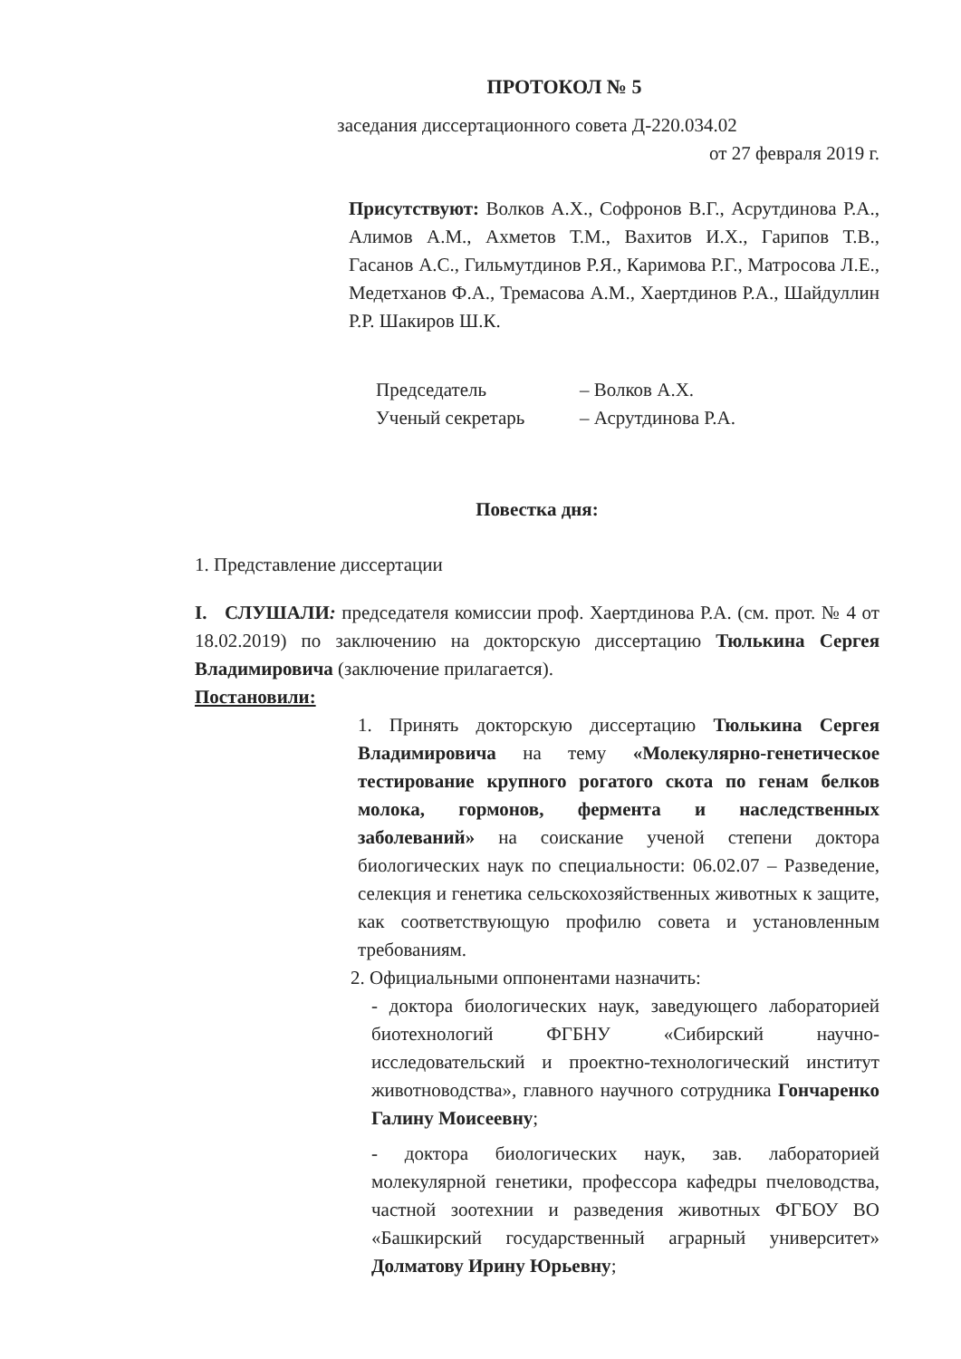ПРОТОКОЛ № 5
заседания диссертационного совета Д-220.034.02
от 27 февраля 2019 г.
Присутствуют: Волков А.Х., Софронов В.Г., Асрутдинова Р.А., Алимов А.М., Ахметов Т.М., Вахитов И.Х., Гарипов Т.В., Гасанов А.С., Гильмутдинов Р.Я., Каримова Р.Г., Матросова Л.Е., Медетханов Ф.А., Тремасова А.М., Хаертдинов Р.А., Шайдуллин Р.Р. Шакиров Ш.К.
Председатель
– Волков А.Х.
Ученый секретарь
– Асрутдинова Р.А.
Повестка дня:
1. Представление диссертации
I. СЛУШАЛИ: председателя комиссии проф. Хаертдинова Р.А. (см. прот. № 4 от 18.02.2019) по заключению на докторскую диссертацию Тюлькина Сергея Владимировича (заключение прилагается).
Постановили:
1. Принять докторскую диссертацию Тюлькина Сергея Владимировича на тему «Молекулярно-генетическое тестирование крупного рогатого скота по генам белков молока, гормонов, фермента и наследственных заболеваний» на соискание ученой степени доктора биологических наук по специальности: 06.02.07 – Разведение, селекция и генетика сельскохозяйственных животных к защите, как соответствующую профилю совета и установленным требованиям.
2. Официальными оппонентами назначить:
- доктора биологических наук, заведующего лабораторией биотехнологий ФГБНУ «Сибирский научно-исследовательский и проектно-технологический институт животноводства», главного научного сотрудника Гончаренко Галину Моисеевну;
- доктора биологических наук, зав. лабораторией молекулярной генетики, профессора кафедры пчеловодства, частной зоотехнии и разведения животных ФГБОУ ВО «Башкирский государственный аграрный университет» Долматову Ирину Юрьевну;